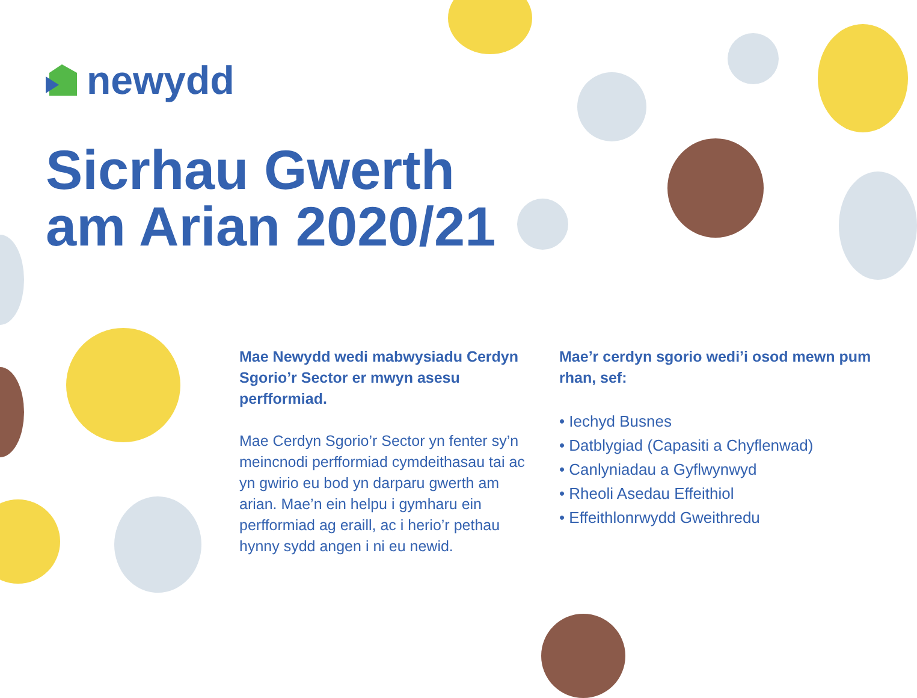newydd
Sicrhau Gwerth
am Arian 2020/21
Mae Newydd wedi mabwysiadu Cerdyn Sgorio’r Sector er mwyn asesu perfformiad.
Mae Cerdyn Sgorio’r Sector yn fenter sy’n meincnodi perfformiad cymdeithasau tai ac yn gwirio eu bod yn darparu gwerth am arian. Mae’n ein helpu i gymharu ein perfformiad ag eraill, ac i herio’r pethau hynny sydd angen i ni eu newid.
Mae’r cerdyn sgorio wedi’i osod mewn pum rhan, sef:
• Iechyd Busnes
• Datblygiad (Capasiti a Chyflenwad)
• Canlyniadau a Gyflwynwyd
• Rheoli Asedau Effeithiol
• Effeithlonrwydd Gweithredu